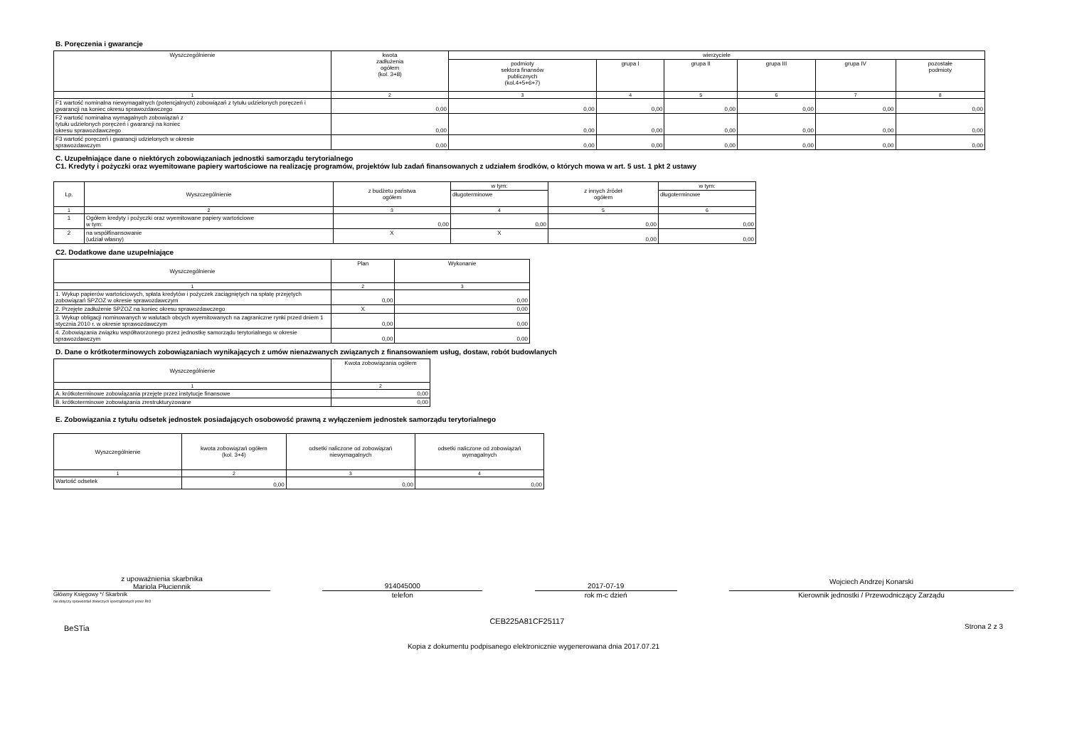B. Poręczenia i gwarancje
| Wyszczególnienie | kwota zadłużenia ogółem (kol. 3+8) | wierzyciele | | | | | |
| --- | --- | --- | --- | --- | --- | --- | --- |
| | | podmioty sektora finansów publicznych (kol.4+5+6+7) | grupa I | grupa II | grupa III | grupa IV | pozostałe podmioty |
| 1 | 2 | 3 | 4 | 5 | 6 | 7 | 8 |
| F1 wartość nominalna niewymagalnych (potencjalnych) zobowiązań z tytułu udzielonych poręczeń i gwarancji na koniec okresu sprawozdawczego | 0,00 | 0,00 | 0,00 | 0,00 | 0,00 | 0,00 | 0,00 |
| F2 wartość nominalna wymagalnych zobowiązań z tytułu udzielonych poręczeń i gwarancji na koniec okresu sprawozdawczego | 0,00 | 0,00 | 0,00 | 0,00 | 0,00 | 0,00 | 0,00 |
| F3 wartość poręczeń i gwarancji udzielonych w okresie sprawozdawczym | 0,00 | 0,00 | 0,00 | 0,00 | 0,00 | 0,00 | 0,00 |
C. Uzupełniające dane o niektórych zobowiązaniach jednostki samorządu terytorialnego
C1. Kredyty i pożyczki oraz wyemitowane papiery wartościowe na realizację programów, projektów lub zadań finansowanych z udziałem środków, o których mowa w art. 5 ust. 1 pkt 2 ustawy
| Lp. | Wyszczególnienie | z budżetu państwa ogółem | w tym: | z innych źródeł ogółem | w tym: |
| --- | --- | --- | --- | --- | --- |
| | | | długoterminowe | | długoterminowe |
| 1 | 2 | 3 | 4 | 5 | 6 |
| 1 | Ogółem kredyty i pożyczki oraz wyemitowane papiery wartościowe w tym: | 0,00 | 0,00 | 0,00 | 0,00 |
| 2 | na współfinansowanie (udział własny) | X | X | 0,00 | 0,00 |
C2. Dodatkowe dane uzupełniające
| Wyszczególnienie | Plan | Wykonanie |
| --- | --- | --- |
| 1 | 2 | 3 |
| 1. Wykup papierów wartościowych, spłata kredytów i pożyczek zaciągniętych na spłatę przejętych zobowiązań SPZOZ w okresie sprawozdawczym | 0,00 | 0,00 |
| 2. Przejęte zadłużenie SPZOZ na koniec okresu sprawozdawczego | X | 0,00 |
| 3. Wykup obligacji nominowanych w walutach obcych wyemitowanych na zagraniczne rynki przed dniem 1 stycznia 2010 r. w okresie sprawozdawczym | 0,00 | 0,00 |
| 4. Zobowiązania związku współtworzonego przez jednostkę samorządu terytorialnego w okresie sprawozdawczym | 0,00 | 0,00 |
D. Dane o krótkoterminowych zobowiązaniach wynikających z umów nienazwanych związanych z finansowaniem usług, dostaw, robót budowlanych
| Wyszczególnienie | Kwota zobowiązania ogółem |
| --- | --- |
| 1 | 2 |
| A. krótkoterminowe zobowiązania przejęte przez instytucje finansowe | 0,00 |
| B. krótkoterminowe zobowiązania zrestrukturyzowane | 0,00 |
E. Zobowiązania z tytułu odsetek jednostek posiadających osobowość prawną z wyłączeniem jednostek samorządu terytorialnego
| Wyszczególnienie | kwota zobowiązań ogółem (kol. 3+4) | odsetki naliczone od zobowiązań niewymagalnych | odsetki naliczone od zobowiązań wymagalnych |
| --- | --- | --- | --- |
| 1 | 2 | 3 | 4 |
| Wartość odsetek | 0,00 | 0,00 | 0,00 |
z upoważnienia skarbnika
Mariola Płuciennik
914045000 2017-07-19
Wojciech Andrzej Konarski
Główny Księgowy */ Skarbnik
nie dotyczy sprawozdań zbiorczych sporządzonych przez RIO
telefon rok m-c dzień Kierownik jednostki / Przewodniczący Zarządu
BeSTia CEB225A81CF25117 Strona 2 z 3
Kopia z dokumentu podpisanego elektronicznie wygenerowana dnia 2017.07.21